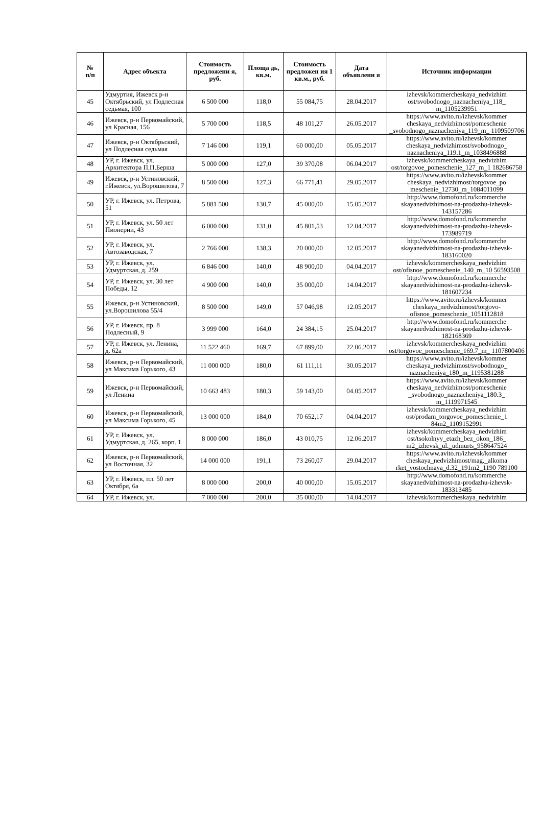| № п/п | Адрес объекта | Стоимость предложени я, руб. | Площа дь, кв.м. | Стоимость предложен ия 1 кв.м., руб. | Дата объявлени я | Источник информации |
| --- | --- | --- | --- | --- | --- | --- |
| 45 | Удмуртия, Ижевск р-н Октябрьский, ул Подлесная седьмая, 100 | 6 500 000 | 118,0 | 55 084,75 | 28.04.2017 | izhevsk/kommercheskaya_nedvizhim ost/svobodnogo_naznacheniya_118_ m_1105239951 |
| 46 | Ижевск, р-н Первомайский, ул Красная, 156 | 5 700 000 | 118,5 | 48 101,27 | 26.05.2017 | https://www.avito.ru/izhevsk/kommer cheskaya_nedvizhimost/pomeschenie _svobodnogo_naznacheniya_119_m_ 1109509706 |
| 47 | Ижевск, р-н Октябрьский, ул Подлесная седьмая | 7 146 000 | 119,1 | 60 000,00 | 05.05.2017 | https://www.avito.ru/izhevsk/kommer cheskaya_nedvizhimost/svobodnogo_ naznacheniya_119.1_m_1038496888 |
| 48 | УР, г. Ижевск, ул. Архитектора П.П.Берша | 5 000 000 | 127,0 | 39 370,08 | 06.04.2017 | izhevsk/kommercheskaya_nedvizhim ost/torgovoe_pomeschenie_127_m_1 182686758 |
| 49 | Ижевск, р-н Устиновский, г.Ижевск, ул.Ворошилова, 7 | 8 500 000 | 127,3 | 66 771,41 | 29.05.2017 | https://www.avito.ru/izhevsk/kommer cheskaya_nedvizhimost/torgovoe_po meschenie_12730_m_1084011099 |
| 50 | УР, г. Ижевск, ул. Петрова, 51 | 5 881 500 | 130,7 | 45 000,00 | 15.05.2017 | http://www.domofond.ru/kommerche skayanedvizhimost-na-prodazhu-izhevsk-143157286 |
| 51 | УР, г. Ижевск, ул. 50 лет Пионерии, 43 | 6 000 000 | 131,0 | 45 801,53 | 12.04.2017 | http://www.domofond.ru/kommerche skayanedvizhimost-na-prodazhu-izhevsk-173989719 |
| 52 | УР, г. Ижевск, ул. Автозаводская, 7 | 2 766 000 | 138,3 | 20 000,00 | 12.05.2017 | http://www.domofond.ru/kommerche skayanedvizhimost-na-prodazhu-izhevsk-183160020 |
| 53 | УР, г. Ижевск, ул. Удмуртская, д. 259 | 6 846 000 | 140,0 | 48 900,00 | 04.04.2017 | izhevsk/kommercheskaya_nedvizhim ost/ofisnoe_pomeschenie_140_m_10 56593508 |
| 54 | УР, г. Ижевск, ул. 30 лет Победы, 12 | 4 900 000 | 140,0 | 35 000,00 | 14.04.2017 | http://www.domofond.ru/kommerche skayanedvizhimost-na-prodazhu-izhevsk-181607234 |
| 55 | Ижевск, р-н Устиновский, ул.Ворошилова 55/4 | 8 500 000 | 149,0 | 57 046,98 | 12.05.2017 | https://www.avito.ru/izhevsk/kommer cheskaya_nedvizhimost/torgovo-ofisnoe_pomeschenie_1051112818 |
| 56 | УР, г. Ижевск, пр. 8 Подлесный, 9 | 3 999 000 | 164,0 | 24 384,15 | 25.04.2017 | http://www.domofond.ru/kommerche skayanedvizhimost-na-prodazhu-izhevsk-182168369 |
| 57 | УР, г. Ижевск, ул. Ленина, д. 62а | 11 522 460 | 169,7 | 67 899,00 | 22.06.2017 | izhevsk/kommercheskaya_nedvizhim ost/torgovoe_pomeschenie_169.7_m_ 1107800406 |
| 58 | Ижевск, р-н Первомайский, ул Максима Горького, 43 | 11 000 000 | 180,0 | 61 111,11 | 30.05.2017 | https://www.avito.ru/izhevsk/kommer cheskaya_nedvizhimost/svobodnogo_ naznacheniya_180_m_1195381288 |
| 59 | Ижевск, р-н Первомайский, ул Ленина | 10 663 483 | 180,3 | 59 143,00 | 04.05.2017 | https://www.avito.ru/izhevsk/kommer cheskaya_nedvizhimost/pomeschenie _svobodnogo_naznacheniya_180.3_ m_1119971545 |
| 60 | Ижевск, р-н Первомайский, ул Максима Горького, 45 | 13 000 000 | 184,0 | 70 652,17 | 04.04.2017 | izhevsk/kommercheskaya_nedvizhim ost/prodam_torgovoe_pomeschenie_1 84m2_1109152991 |
| 61 | УР, г. Ижевск, ул. Удмуртская, д. 265, корп. 1 | 8 000 000 | 186,0 | 43 010,75 | 12.06.2017 | izhevsk/kommercheskaya_nedvizhim ost/tsokolnyy_etazh_bez_okon_186_ m2_izhevsk_ul._udmurts_958647524 |
| 62 | Ижевск, р-н Первомайский, ул Восточная, 32 | 14 000 000 | 191,1 | 73 260,07 | 29.04.2017 | https://www.avito.ru/izhevsk/kommer cheskaya_nedvizhimost/mag._alkoma rket_vostochnaya_d.32_191m2_1190 789100 |
| 63 | УР, г. Ижевск, пл. 50 лет Октября, 6а | 8 000 000 | 200,0 | 40 000,00 | 15.05.2017 | http://www.domofond.ru/kommerche skayanedvizhimost-na-prodazhu-izhevsk-183313485 |
| 64 | УР, г. Ижевск, ул. | 7 000 000 | 200,0 | 35 000,00 | 14.04.2017 | izhevsk/kommercheskaya_nedvizhim |